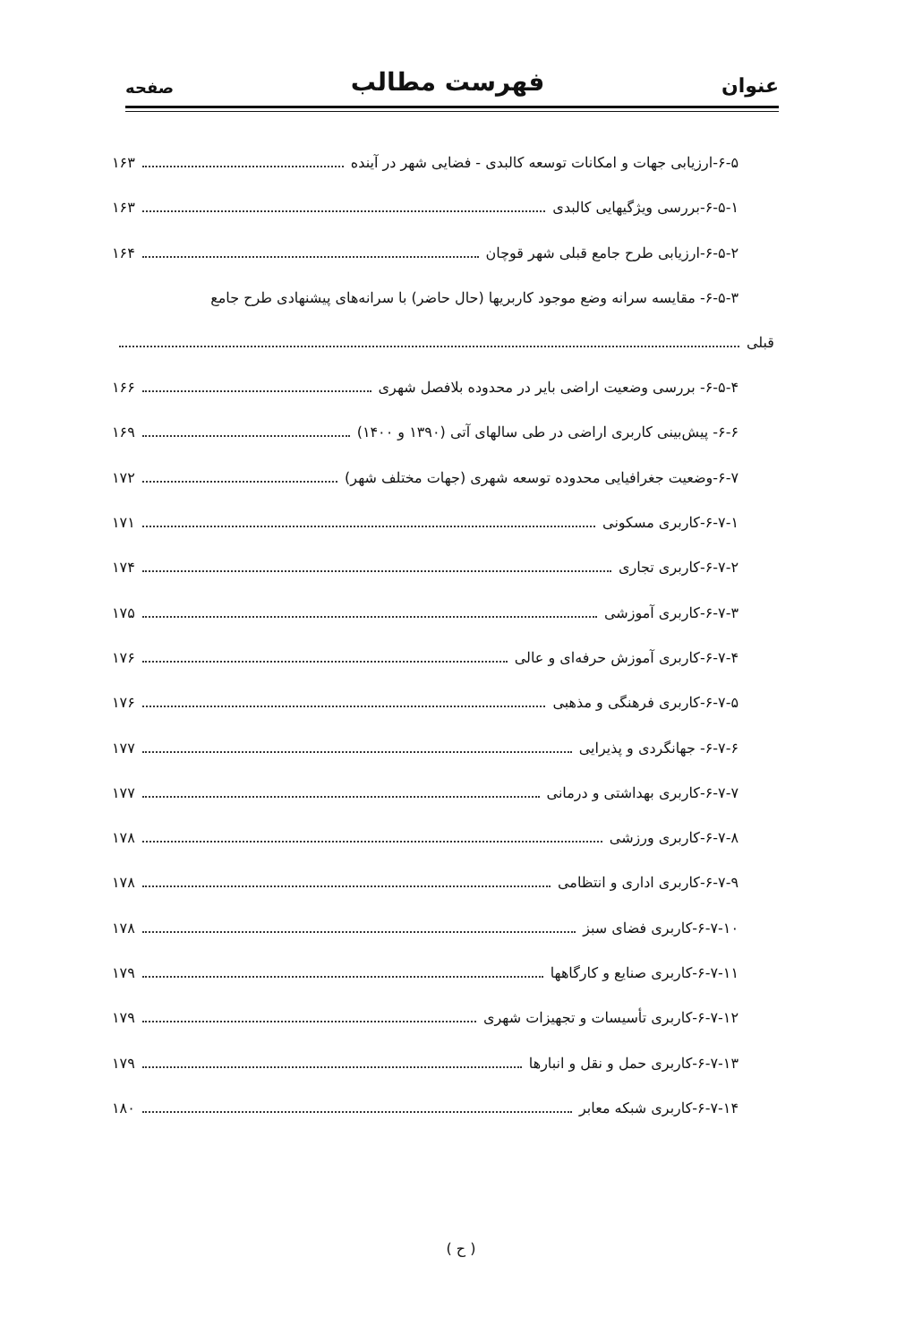عنوان فهرست مطالب صفحه
۶-۵-ارزیابی جهات و امکانات توسعه کالبدی - فضایی شهر در آینده ۱۶۳
۶-۵-۱-بررسی ویژگیهایی کالبدی ۱۶۳
۶-۵-۲-ارزیابی طرح جامع قبلی شهر قوچان ۱۶۴
۶-۵-۳- مقایسه سرانه وضع موجود کاربریها (حال حاضر) با سرانه‌های پیشنهادی طرح جامع
قبلی
۶-۵-۴- بررسی وضعیت اراضی بایر در محدوده بلافصل شهری ۱۶۶
۶-۶- پیش‌بینی کاربری اراضی در طی سالهای آتی (۱۳۹۰ و ۱۴۰۰) ۱۶۹
۶-۷-وضعیت جغرافیایی محدوده توسعه شهری (جهات مختلف شهر) ۱۷۲
۶-۷-۱-کاربری مسکونی ۱۷۱
۶-۷-۲-کاربری تجاری ۱۷۴
۶-۷-۳-کاربری آموزشی ۱۷۵
۶-۷-۴-کاربری آموزش حرفه‌ای و عالی ۱۷۶
۶-۷-۵-کاربری فرهنگی و مذهبی ۱۷۶
۶-۷-۶- جهانگردی و پذیرایی ۱۷۷
۶-۷-۷-کاربری بهداشتی و درمانی ۱۷۷
۶-۷-۸-کاربری ورزشی ۱۷۸
۶-۷-۹-کاربری اداری و انتظامی ۱۷۸
۶-۷-۱۰-کاربری فضای سبز ۱۷۸
۶-۷-۱۱-کاربری صنایع و کارگاهها ۱۷۹
۶-۷-۱۲-کاربری تأسیسات و تجهیزات شهری ۱۷۹
۶-۷-۱۳-کاربری حمل و نقل و انبارها ۱۷۹
۶-۷-۱۴-کاربری شبکه معابر ۱۸۰
( ح )